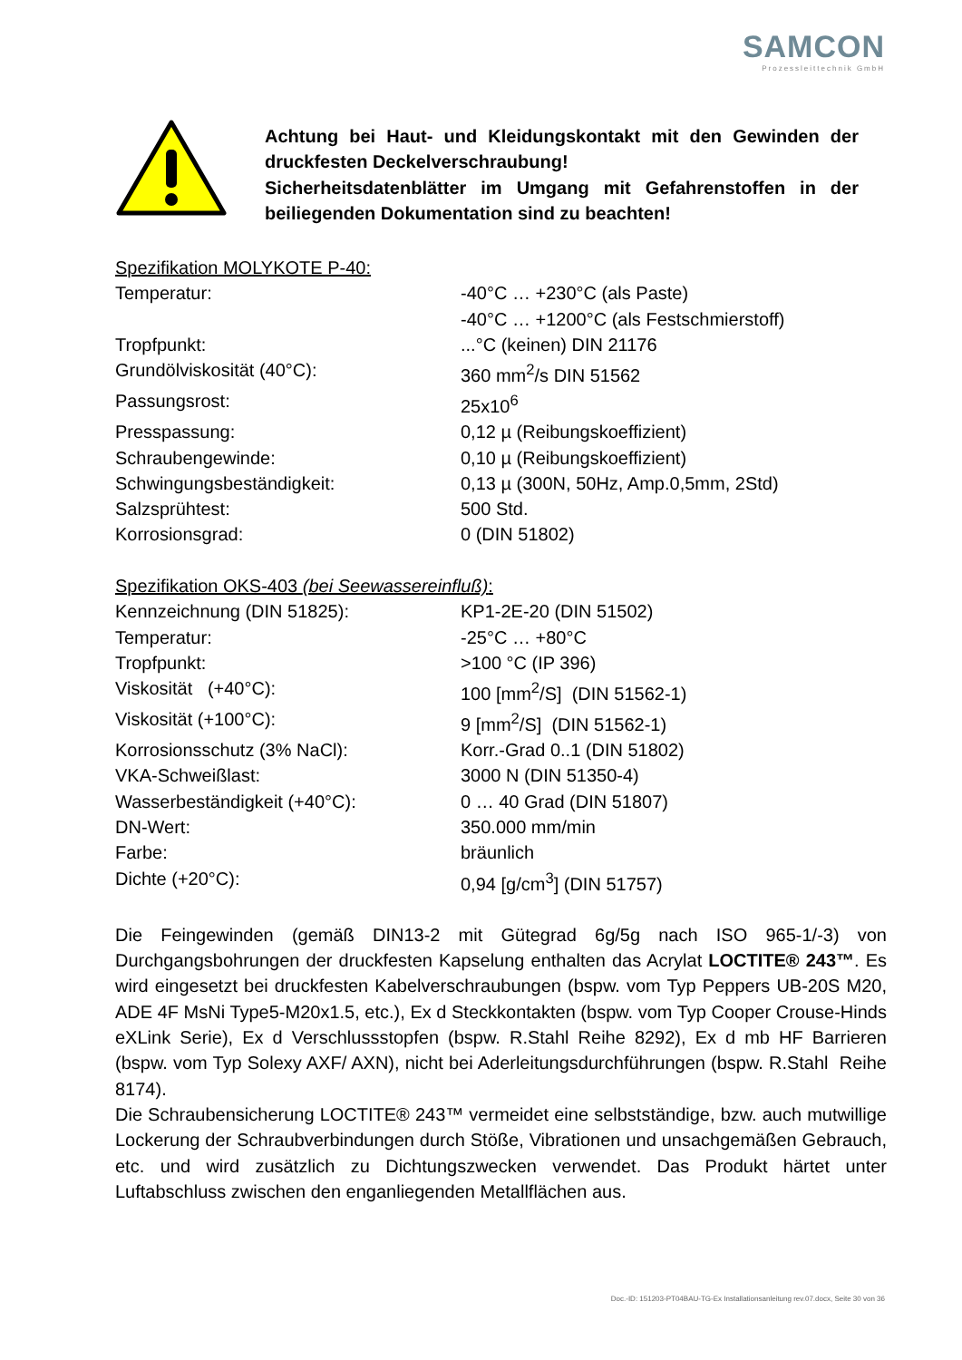SAMCON
Prozessleittechnik GmbH
Achtung bei Haut- und Kleidungskontakt mit den Gewinden der druckfesten Deckelverschraubung!
Sicherheitsdatenblätter im Umgang mit Gefahrenstoffen in der beiliegenden Dokumentation sind zu beachten!
Spezifikation MOLYKOTE P-40:
| Temperatur: | -40°C … +230°C (als Paste) -40°C … +1200°C (als Festschmierstoff) |
| Tropfpunkt: | ...°C (keinen) DIN 21176 |
| Grundölviskosität (40°C): | 360 mm<sup>2</sup>/s DIN 51562 |
| Passungsrost: | 25x10<sup>6</sup> |
| Presspassung: | 0,12 µ (Reibungskoeffizient) |
| Schraubengewinde: | 0,10 µ (Reibungskoeffizient) |
| Schwingungsbeständigkeit: | 0,13 µ (300N, 50Hz, Amp.0,5mm, 2Std) |
| Salzsprühtest: | 500 Std. |
| Korrosionsgrad: | 0 (DIN 51802) |
Spezifikation OKS-403 (bei Seewassereinfluß):
| Kennzeichnung (DIN 51825): | KP1-2E-20 (DIN 51502) |
| Temperatur: | -25°C … +80°C |
| Tropfpunkt: | >100 °C (IP 396) |
| Viskosität (+40°C): | 100 [mm<sup>2</sup>/S] (DIN 51562-1) |
| Viskosität (+100°C): | 9 [mm<sup>2</sup>/S] (DIN 51562-1) |
| Korrosionsschutz (3% NaCl): | Korr.-Grad 0..1 (DIN 51802) |
| VKA-Schweißlast: | 3000 N (DIN 51350-4) |
| Wasserbeständigkeit (+40°C): | 0 … 40 Grad (DIN 51807) |
| DN-Wert: | 350.000 mm/min |
| Farbe: | bräunlich |
| Dichte (+20°C): | 0,94 [g/cm<sup>3</sup>] (DIN 51757) |
Die Feingewinden (gemäß DIN13-2 mit Gütegrad 6g/5g nach ISO 965-1/-3) von Durchgangsbohrungen der druckfesten Kapselung enthalten das Acrylat LOCTITE® 243™. Es wird eingesetzt bei druckfesten Kabelverschraubungen (bspw. vom Typ Peppers UB-20S M20, ADE 4F MsNi Type5-M20x1.5, etc.), Ex d Steckkontakten (bspw. vom Typ Cooper Crouse-Hinds eXLink Serie), Ex d Verschlussstopfen (bspw. R.Stahl Reihe 8292), Ex d mb HF Barrieren (bspw. vom Typ Solexy AXF/ AXN), nicht bei Aderleitungsdurchführungen (bspw. R.Stahl Reihe 8174).
Die Schraubensicherung LOCTITE® 243™ vermeidet eine selbstständige, bzw. auch mutwillige Lockerung der Schraubverbindungen durch Stöße, Vibrationen und unsachgemäßen Gebrauch, etc. und wird zusätzlich zu Dichtungszwecken verwendet. Das Produkt härtet unter Luftabschluss zwischen den enganliegenden Metallflächen aus.
Doc.-ID: 151203-PT04BAU-TG-Ex Installationsanleitung rev.07.docx, Seite 30 von 36